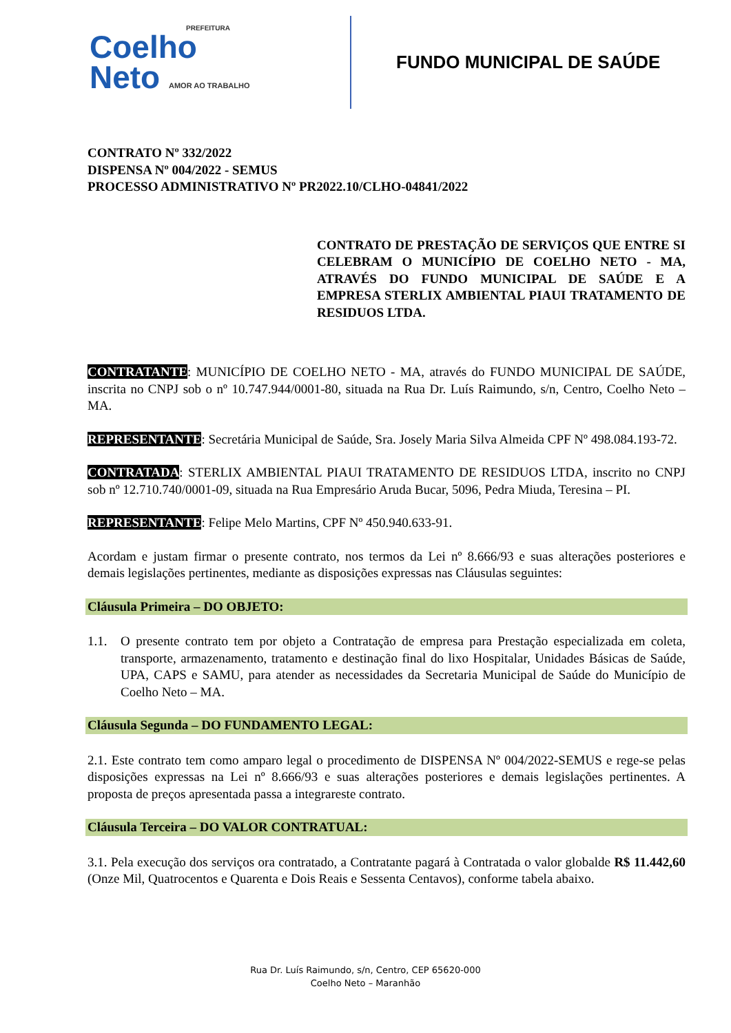PREFEITURA
Coelho
Neto AMOR AO TRABALHO
FUNDO MUNICIPAL DE SAÚDE
CONTRATO Nº 332/2022
DISPENSA Nº 004/2022 - SEMUS
PROCESSO ADMINISTRATIVO Nº PR2022.10/CLHO-04841/2022
CONTRATO DE PRESTAÇÃO DE SERVIÇOS QUE ENTRE SI CELEBRAM O MUNICÍPIO DE COELHO NETO - MA, ATRAVÉS DO FUNDO MUNICIPAL DE SAÚDE E A EMPRESA STERLIX AMBIENTAL PIAUI TRATAMENTO DE RESIDUOS LTDA.
CONTRATANTE: MUNICÍPIO DE COELHO NETO - MA, através do FUNDO MUNICIPAL DE SAÚDE, inscrita no CNPJ sob o nº 10.747.944/0001-80, situada na Rua Dr. Luís Raimundo, s/n, Centro, Coelho Neto – MA.
REPRESENTANTE: Secretária Municipal de Saúde, Sra. Josely Maria Silva Almeida CPF Nº 498.084.193-72.
CONTRATADA: STERLIX AMBIENTAL PIAUI TRATAMENTO DE RESIDUOS LTDA, inscrito no CNPJ sob nº 12.710.740/0001-09, situada na Rua Empresário Aruda Bucar, 5096, Pedra Miuda, Teresina – PI.
REPRESENTANTE: Felipe Melo Martins, CPF Nº 450.940.633-91.
Acordam e justam firmar o presente contrato, nos termos da Lei nº 8.666/93 e suas alterações posteriores e demais legislações pertinentes, mediante as disposições expressas nas Cláusulas seguintes:
Cláusula Primeira – DO OBJETO:
1.1. O presente contrato tem por objeto a Contratação de empresa para Prestação especializada em coleta, transporte, armazenamento, tratamento e destinação final do lixo Hospitalar, Unidades Básicas de Saúde, UPA, CAPS e SAMU, para atender as necessidades da Secretaria Municipal de Saúde do Município de Coelho Neto – MA.
Cláusula Segunda – DO FUNDAMENTO LEGAL:
2.1. Este contrato tem como amparo legal o procedimento de DISPENSA Nº 004/2022-SEMUS e rege-se pelas disposições expressas na Lei nº 8.666/93 e suas alterações posteriores e demais legislações pertinentes. A proposta de preços apresentada passa a integrareste contrato.
Cláusula Terceira – DO VALOR CONTRATUAL:
3.1. Pela execução dos serviços ora contratado, a Contratante pagará à Contratada o valor globalde R$ 11.442,60 (Onze Mil, Quatrocentos e Quarenta e Dois Reais e Sessenta Centavos), conforme tabela abaixo.
Rua Dr. Luís Raimundo, s/n, Centro, CEP 65620-000
Coelho Neto – Maranhão